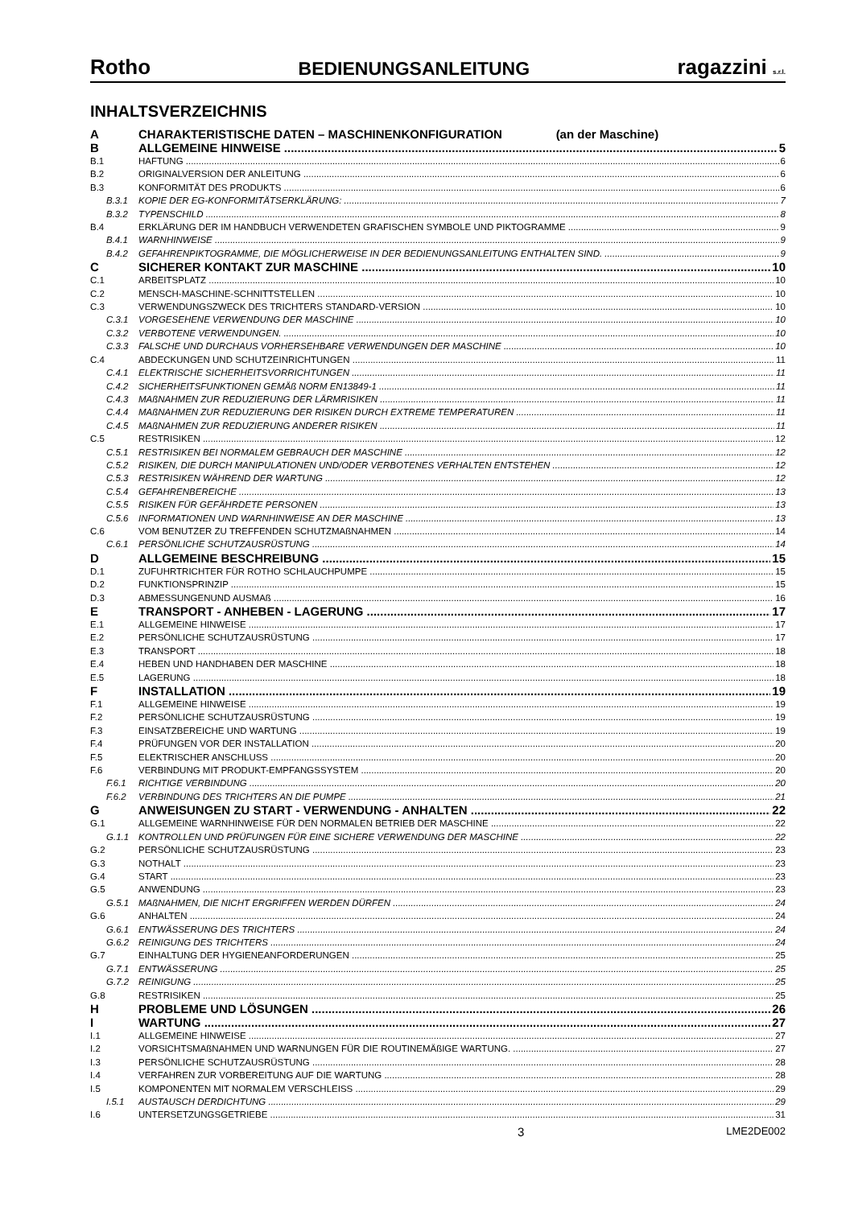Rotho BEDIENUNGSANLEITUNG ragazzini s.r.l.
INHALTSVERZEICHNIS
A CHARAKTERISTISCHE DATEN – MASCHINENKONFIGURATION (an der Maschine)
B ALLGEMEINE HINWEISE 5
B.1 HAFTUNG 6
B.2 ORIGINALVERSION DER ANLEITUNG 6
B.3 KONFORMITÄT DES PRODUKTS 6
B.3.1 KOPIE DER EG-KONFORMITÄTSERKLÄRUNG: 7
B.3.2 TYPENSCHILD 8
B.4 ERKLÄRUNG DER IM HANDBUCH VERWENDETEN GRAFISCHEN SYMBOLE UND PIKTOGRAMME 9
B.4.1 WARNHINWEISE 9
B.4.2 GEFAHRENPIKTOGRAMME, DIE MÖGLICHERWEISE IN DER BEDIENUNGSANLEITUNG ENTHALTEN SIND. 9
C SICHERER KONTAKT ZUR MASCHINE 10
C.1 ARBEITSPLATZ 10
C.2 MENSCH-MASCHINE-SCHNITTSTELLEN 10
C.3 VERWENDUNGSZWECK DES TRICHTERS STANDARD-VERSION 10
C.3.1 VORGESEHENE VERWENDUNG DER MASCHINE 10
C.3.2 VERBOTENE VERWENDUNGEN. 10
C.3.3 FALSCHE UND DURCHAUS VORHERSEHBARE VERWENDUNGEN DER MASCHINE 10
C.4 ABDECKUNGEN UND SCHUTZEINRICHTUNGEN 11
C.4.1 ELEKTRISCHE SICHERHEITSVORRICHTUNGEN 11
C.4.2 SICHERHEITSFUNKTIONEN GEMÄß NORM EN13849-1 11
C.4.3 MAßNAHMEN ZUR REDUZIERUNG DER LÄRMRISIKEN 11
C.4.4 MAßNAHMEN ZUR REDUZIERUNG DER RISIKEN DURCH EXTREME TEMPERATUREN 11
C.4.5 MAßNAHMEN ZUR REDUZIERUNG ANDERER RISIKEN 11
C.5 RESTRISIKEN 12
C.5.1 RESTRISIKEN BEI NORMALEM GEBRAUCH DER MASCHINE 12
C.5.2 RISIKEN, DIE DURCH MANIPULATIONEN UND/ODER VERBOTENES VERHALTEN ENTSTEHEN 12
C.5.3 RESTRISIKEN WÄHREND DER WARTUNG 12
C.5.4 GEFAHRENBEREICHE 13
C.5.5 RISIKEN FÜR GEFÄHRDETE PERSONEN 13
C.5.6 INFORMATIONEN UND WARNHINWEISE AN DER MASCHINE 13
C.6 VOM BENUTZER ZU TREFFENDEN SCHUTZMAßNAHMEN 14
C.6.1 PERSÖNLICHE SCHUTZAUSRÜSTUNG 14
D ALLGEMEINE BESCHREIBUNG 15
D.1 ZUFUHRTRICHTER FÜR ROTHO SCHLAUCHPUMPE 15
D.2 FUNKTIONSPRINZIP 15
D.3 ABMESSUNGENUND AUSMAß 16
E TRANSPORT - ANHEBEN - LAGERUNG 17
E.1 ALLGEMEINE HINWEISE 17
E.2 PERSÖNLICHE SCHUTZAUSRÜSTUNG 17
E.3 TRANSPORT 18
E.4 HEBEN UND HANDHABEN DER MASCHINE 18
E.5 LAGERUNG 18
F INSTALLATION 19
F.1 ALLGEMEINE HINWEISE 19
F.2 PERSÖNLICHE SCHUTZAUSRÜSTUNG 19
F.3 EINSATZBEREICHE UND WARTUNG 19
F.4 PRÜFUNGEN VOR DER INSTALLATION 20
F.5 ELEKTRISCHER ANSCHLUSS 20
F.6 VERBINDUNG MIT PRODUKT-EMPFANGSSYSTEM 20
F.6.1 RICHTIGE VERBINDUNG 20
F.6.2 VERBINDUNG DES TRICHTERS AN DIE PUMPE 21
G ANWEISUNGEN ZU START - VERWENDUNG - ANHALTEN 22
G.1 ALLGEMEINE WARNHINWEISE FÜR DEN NORMALEN BETRIEB DER MASCHINE 22
G.1.1 KONTROLLEN UND PRÜFUNGEN FÜR EINE SICHERE VERWENDUNG DER MASCHINE 22
G.2 PERSÖNLICHE SCHUTZAUSRÜSTUNG 23
G.3 NOTHALT 23
G.4 START 23
G.5 ANWENDUNG 23
G.5.1 MAßNAHMEN, DIE NICHT ERGRIFFEN WERDEN DÜRFEN 24
G.6 ANHALTEN 24
G.6.1 ENTWÄSSERUNG DES TRICHTERS 24
G.6.2 REINIGUNG DES TRICHTERS 24
G.7 EINHALTUNG DER HYGIENEANFORDERUNGEN 25
G.7.1 ENTWÄSSERUNG 25
G.7.2 REINIGUNG 25
G.8 RESTRISIKEN 25
H PROBLEME UND LÖSUNGEN 26
I WARTUNG 27
I.1 ALLGEMEINE HINWEISE 27
I.2 VORSICHTSMAßNAHMEN UND WARNUNGEN FÜR DIE ROUTINEMÄßIGE WARTUNG. 27
I.3 PERSÖNLICHE SCHUTZAUSRÜSTUNG 28
I.4 VERFAHREN ZUR VORBEREITUNG AUF DIE WARTUNG 28
I.5 KOMPONENTEN MIT NORMALEM VERSCHLEISS 29
I.5.1 AUSTAUSCH DERDICHTUNG 29
I.6 UNTERSETZUNGSGETRIEBE 31
3 LME2DE002